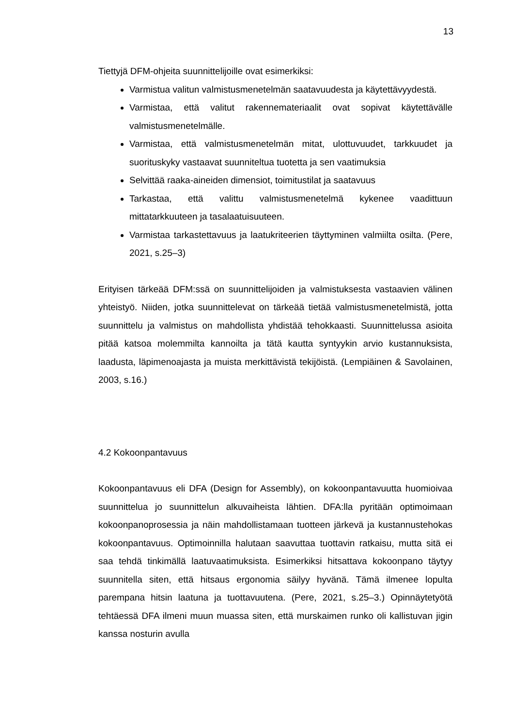13
Tiettyjä DFM-ohjeita suunnittelijoille ovat esimerkiksi:
Varmistua valitun valmistusmenetelmän saatavuudesta ja käytettävyydestä.
Varmistaa, että valitut rakennemateriaalit ovat sopivat käytettävälle valmistusmenetelmälle.
Varmistaa, että valmistusmenetelmän mitat, ulottuvuudet, tarkkuudet ja suorituskyky vastaavat suunniteltua tuotetta ja sen vaatimuksia
Selvittää raaka-aineiden dimensiot, toimitustilat ja saatavuus
Tarkastaa, että valittu valmistusmenetelmä kykenee vaadittuun mittatarkkuuteen ja tasalaatuisuuteen.
Varmistaa tarkastettavuus ja laatukriteerien täyttyminen valmiilta osilta. (Pere, 2021, s.25–3)
Erityisen tärkeää DFM:ssä on suunnittelijoiden ja valmistuksesta vastaavien välinen yhteistyö. Niiden, jotka suunnittelevat on tärkeää tietää valmistusmenetelmistä, jotta suunnittelu ja valmistus on mahdollista yhdistää tehokkaasti. Suunnittelussa asioita pitää katsoa molemmilta kannoilta ja tätä kautta syntyykin arvio kustannuksista, laadusta, läpimenoajasta ja muista merkittävistä tekijöistä. (Lempiäinen & Savolainen, 2003, s.16.)
4.2 Kokoonpantavuus
Kokoonpantavuus eli DFA (Design for Assembly), on kokoonpantavuutta huomioivaa suunnittelua jo suunnittelun alkuvaiheista lähtien. DFA:lla pyritään optimoimaan kokoonpanoprosessia ja näin mahdollistamaan tuotteen järkevä ja kustannustehokas kokoonpantavuus. Optimoinnilla halutaan saavuttaa tuottavin ratkaisu, mutta sitä ei saa tehdä tinkimällä laatuvaatimuksista. Esimerkiksi hitsattava kokoonpano täytyy suunnitella siten, että hitsaus ergonomia säilyy hyvänä. Tämä ilmenee lopulta parempana hitsin laatuna ja tuottavuutena. (Pere, 2021, s.25–3.) Opinnäytetyötä tehtäessä DFA ilmeni muun muassa siten, että murskaimen runko oli kallistuvan jigin kanssa nosturin avulla